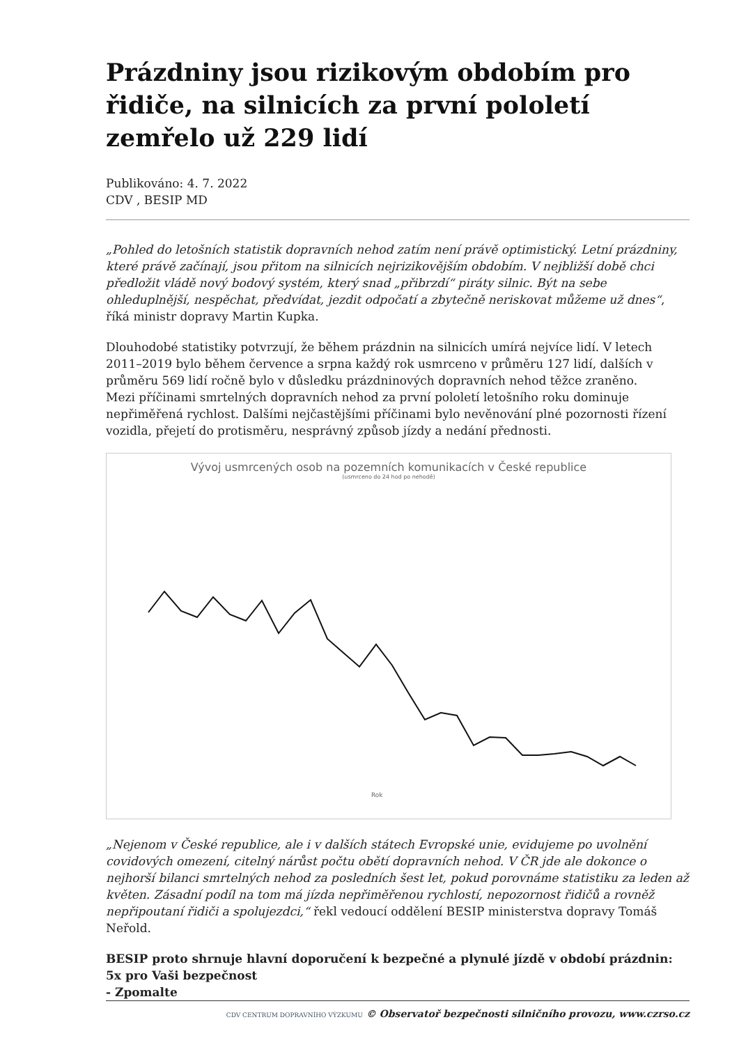Prázdniny jsou rizikovým obdobím pro řidiče, na silnicích za první pololetí zemřelo už 229 lidí
Publikováno: 4. 7. 2022
CDV , BESIP MD
„Pohled do letošních statistik dopravních nehod zatím není právě optimistický. Letní prázdniny, které právě začínají, jsou přitom na silnicích nejrizikovějším obdobím. V nejbližší době chci předložit vládě nový bodový systém, který snad „přibrzdí“ piráty silnic. Být na sebe ohleduplnější, nespěchat, předvídat, jezdit odpočatí a zbytečně neriskovat můžeme už dnes“, říká ministr dopravy Martin Kupka.
Dlouhodobé statistiky potvrzují, že během prázdnin na silnicích umírá nejvíce lidí. V letech 2011–2019 bylo během července a srpna každý rok usmrceno v průměru 127 lidí, dalších v průměru 569 lidí ročně bylo v důsledku prázdninových dopravních nehod těžce zraněno.
Mezi příčinami smrtelných dopravních nehod za první pololetí letošního roku dominuje nepřiměřená rychlost. Dalšími nejčastějšími příčinami bylo nevěnování plné pozornosti řízení vozidla, přejetí do protisměru, nesprávný způsob jízdy a nedání přednosti.
Vývoj usmrcených osob na pozemních komunikacích v České republice
(usmrceno do 24 hod po nehodě)
Rok
„Nejenom v České republice, ale i v dalších státech Evropské unie, evidujeme po uvolnění covidových omezení, citelný nárůst počtu obětí dopravních nehod. V ČR jde ale dokonce o nejhorší bilanci smrtelných nehod za posledních šest let, pokud porovnáme statistiku za leden až květen. Zásadní podíl na tom má jízda nepřiměřenou rychlostí, nepozornost řidičů a rovněž nepřipoutaní řidiči a spolujezdci,“ řekl vedoucí oddělení BESIP ministerstva dopravy Tomáš Neřold.
BESIP proto shrnuje hlavní doporučení k bezpečné a plynulé jízdě v období prázdnin:
5x pro Vaši bezpečnost
- Zpomalte
CDV CENTRUM DOPRAVNÍHO VÝZKUMU © Observatoř bezpečnosti silničního provozu, www.czrso.cz